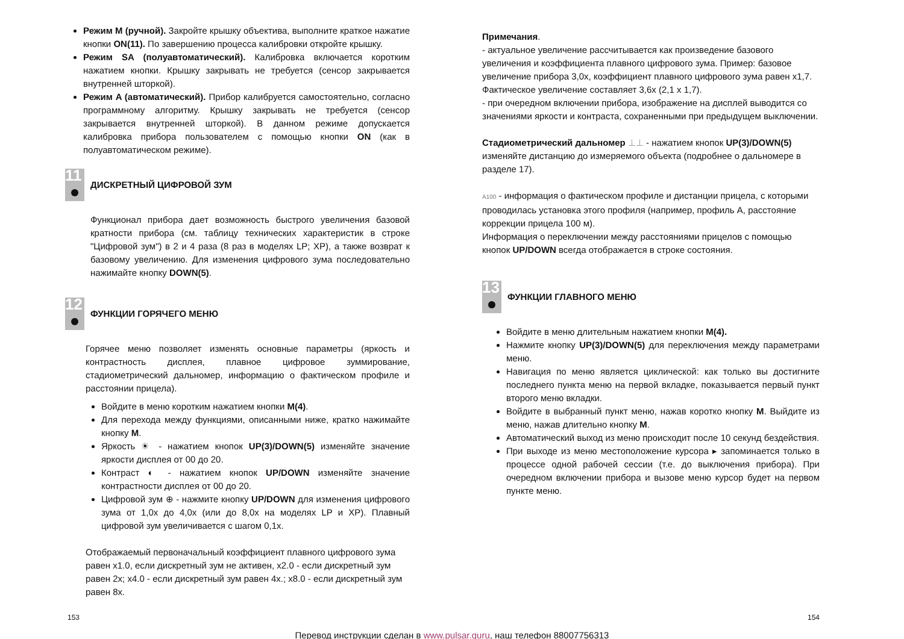Режим M (ручной). Закройте крышку объектива, выполните краткое нажатие кнопки ON(11). По завершению процесса калибровки откройте крышку.
Режим SA (полуавтоматический). Калибровка включается коротким нажатием кнопки. Крышку закрывать не требуется (сенсор закрывается внутренней шторкой).
Режим A (автоматический). Прибор калибруется самостоятельно, согласно программному алгоритму. Крышку закрывать не требуется (сенсор закрывается внутренней шторкой). В данном режиме допускается калибровка прибора пользователем с помощью кнопки ON (как в полуавтоматическом режиме).
11
ДИСКРЕТНЫЙ ЦИФРОВОЙ ЗУМ
Функционал прибора дает возможность быстрого увеличения базовой кратности прибора (см. таблицу технических характеристик в строке "Цифровой зум") в 2 и 4 раза (8 раз в моделях LP; XP), а также возврат к базовому увеличению. Для изменения цифрового зума последовательно нажимайте кнопку DOWN(5).
12
ФУНКЦИИ ГОРЯЧЕГО МЕНЮ
Горячее меню позволяет изменять основные параметры (яркость и контрастность дисплея, плавное цифровое зуммирование, стадиометрический дальномер, информацию о фактическом профиле и расстоянии прицела).
Войдите в меню коротким нажатием кнопки M(4).
Для перехода между функциями, описанными ниже, кратко нажимайте кнопку M.
Яркость ☀ - нажатием кнопок UP(3)/DOWN(5) изменяйте значение яркости дисплея от 00 до 20.
Контраст ◐ - нажатием кнопок UP/DOWN изменяйте значение контрастности дисплея от 00 до 20.
Цифровой зум ⊕ - нажмите кнопку UP/DOWN для изменения цифрового зума от 1,0x до 4,0x (или до 8,0x на моделях LP и XP). Плавный цифровой зум увеличивается с шагом 0,1x.
Отображаемый первоначальный коэффициент плавного цифрового зума равен x1.0, если дискретный зум не активен, x2.0 - если дискретный зум равен 2x; x4.0 - если дискретный зум равен 4x.; x8.0 - если дискретный зум равен 8x.
Примечания.
- актуальное увеличение рассчитывается как произведение базового увеличения и коэффициента плавного цифрового зума. Пример: базовое увеличение прибора 3,0x, коэффициент плавного цифрового зума равен x1,7. Фактическое увеличение составляет 3,6x (2,1 x 1,7).
- при очередном включении прибора, изображение на дисплей выводится со значениями яркости и контраста, сохраненными при предыдущем выключении.
Стадиометрический дальномер ⊥⊥ - нажатием кнопок UP(3)/DOWN(5) изменяйте дистанцию до измеряемого объекта (подробнее о дальномере в разделе 17).
A100 - информация о фактическом профиле и дистанции прицела, с которыми проводилась установка этого профиля (например, профиль А, расстояние коррекции прицела 100 м).
Информация о переключении между расстояниями прицелов с помощью кнопок UP/DOWN всегда отображается в строке состояния.
13
ФУНКЦИИ ГЛАВНОГО МЕНЮ
Войдите в меню длительным нажатием кнопки M(4).
Нажмите кнопку UP(3)/DOWN(5) для переключения между параметрами меню.
Навигация по меню является циклической: как только вы достигните последнего пункта меню на первой вкладке, показывается первый пункт второго меню вкладки.
Войдите в выбранный пункт меню, нажав коротко кнопку M. Выйдите из меню, нажав длительно кнопку M.
Автоматический выход из меню происходит после 10 секунд бездействия.
При выходе из меню местоположение курсора ▸ запоминается только в процессе одной рабочей сессии (т.е. до выключения прибора). При очередном включении прибора и вызове меню курсор будет на первом пункте меню.
153 154
Перевод инструкции сделан в www.pulsar.guru, наш телефон 88007756313